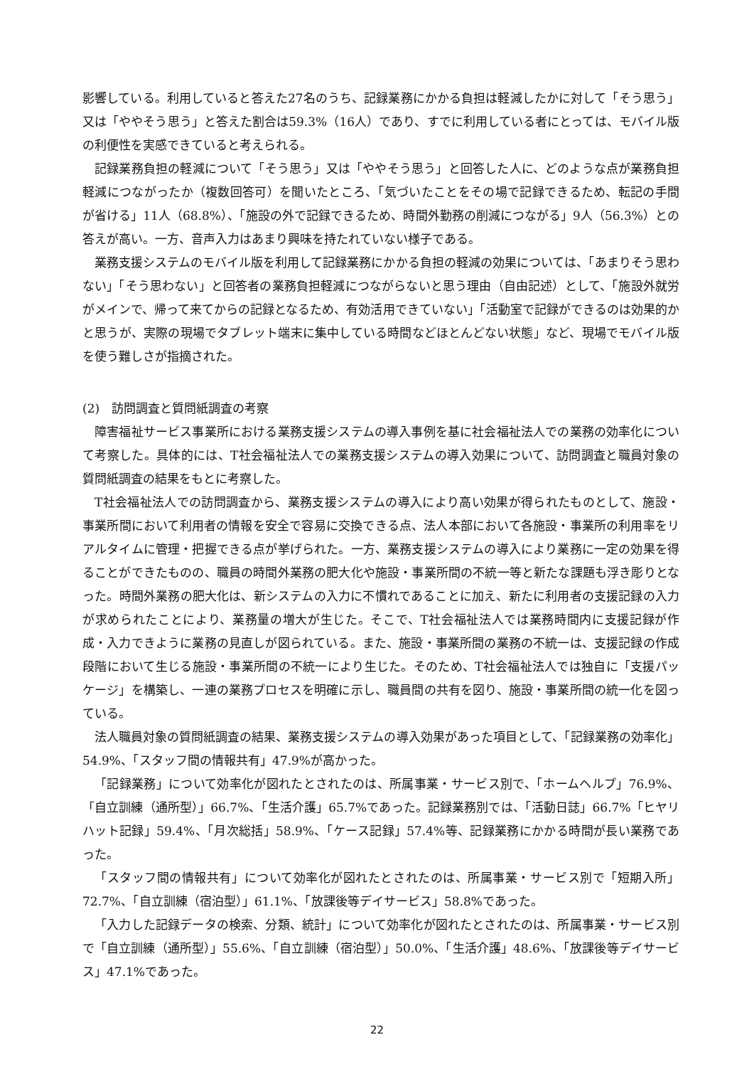影響している。利用していると答えた27名のうち、記録業務にかかる負担は軽減したかに対して「そう思う」又は「ややそう思う」と答えた割合は59.3%（16人）であり、すでに利用している者にとっては、モバイル版の利便性を実感できていると考えられる。
記録業務負担の軽減について「そう思う」又は「ややそう思う」と回答した人に、どのような点が業務負担軽減につながったか（複数回答可）を聞いたところ、「気づいたことをその場で記録できるため、転記の手間が省ける」11人（68.8%）、「施設の外で記録できるため、時間外勤務の削減につながる」9人（56.3%）との答えが高い。一方、音声入力はあまり興味を持たれていない様子である。
業務支援システムのモバイル版を利用して記録業務にかかる負担の軽減の効果については、「あまりそう思わない」「そう思わない」と回答者の業務負担軽減につながらないと思う理由（自由記述）として、「施設外就労がメインで、帰って来てからの記録となるため、有効活用できていない」「活動室で記録ができるのは効果的かと思うが、実際の現場でタブレット端末に集中している時間などほとんどない状態」など、現場でモバイル版を使う難しさが指摘された。
(2)　訪問調査と質問紙調査の考察
障害福祉サービス事業所における業務支援システムの導入事例を基に社会福祉法人での業務の効率化について考察した。具体的には、T社会福祉法人での業務支援システムの導入効果について、訪問調査と職員対象の質問紙調査の結果をもとに考察した。
T社会福祉法人での訪問調査から、業務支援システムの導入により高い効果が得られたものとして、施設・事業所間において利用者の情報を安全で容易に交換できる点、法人本部において各施設・事業所の利用率をリアルタイムに管理・把握できる点が挙げられた。一方、業務支援システムの導入により業務に一定の効果を得ることができたものの、職員の時間外業務の肥大化や施設・事業所間の不統一等と新たな課題も浮き彫りとなった。時間外業務の肥大化は、新システムの入力に不慣れであることに加え、新たに利用者の支援記録の入力が求められたことにより、業務量の増大が生じた。そこで、T社会福祉法人では業務時間内に支援記録が作成・入力できように業務の見直しが図られている。また、施設・事業所間の業務の不統一は、支援記録の作成段階において生じる施設・事業所間の不統一により生じた。そのため、T社会福祉法人では独自に「支援パッケージ」を構築し、一連の業務プロセスを明確に示し、職員間の共有を図り、施設・事業所間の統一化を図っている。
法人職員対象の質問紙調査の結果、業務支援システムの導入効果があった項目として、「記録業務の効率化」54.9%、「スタッフ間の情報共有」47.9%が高かった。
「記録業務」について効率化が図れたとされたのは、所属事業・サービス別で、「ホームヘルプ」76.9%、「自立訓練（通所型）」66.7%、「生活介護」65.7%であった。記録業務別では、「活動日誌」66.7%「ヒヤリハット記録」59.4%、「月次総括」58.9%、「ケース記録」57.4%等、記録業務にかかる時間が長い業務であった。
「スタッフ間の情報共有」について効率化が図れたとされたのは、所属事業・サービス別で「短期入所」72.7%、「自立訓練（宿泊型）」61.1%、「放課後等デイサービス」58.8%であった。
「入力した記録データの検索、分類、統計」について効率化が図れたとされたのは、所属事業・サービス別で「自立訓練（通所型）」55.6%、「自立訓練（宿泊型）」50.0%、「生活介護」48.6%、「放課後等デイサービス」47.1%であった。
22